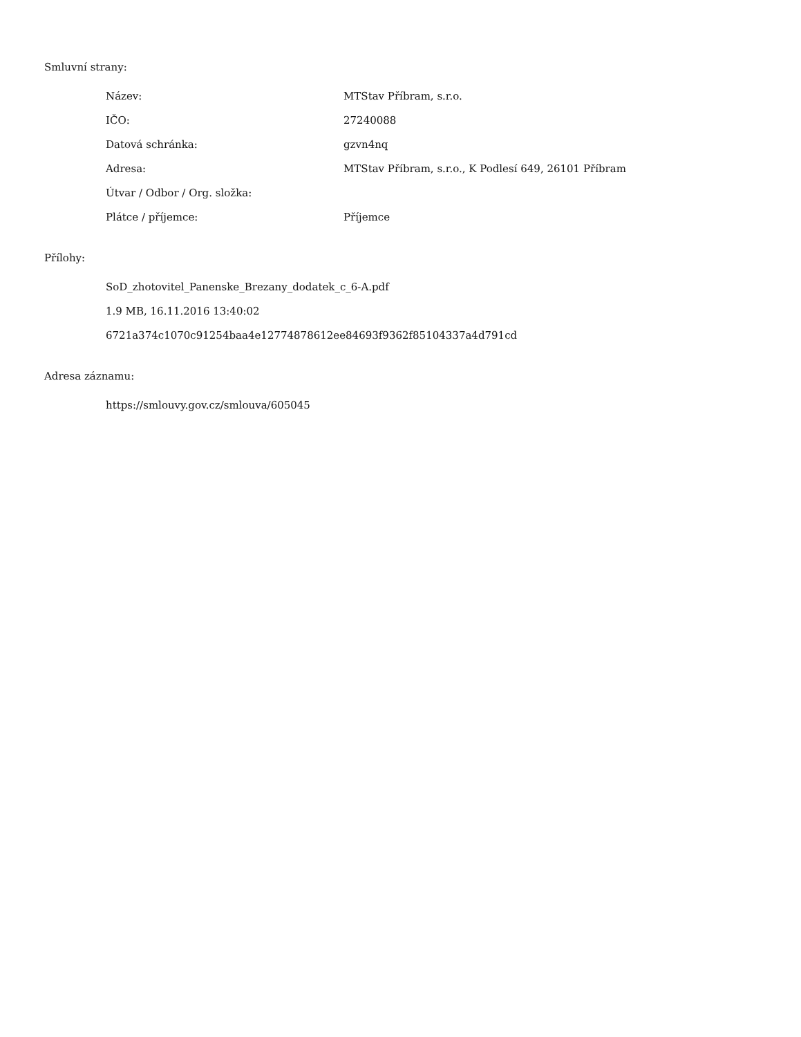Smluvní strany:
| Název: | MTStav Příbram, s.r.o. |
| IČO: | 27240088 |
| Datová schránka: | gzvn4nq |
| Adresa: | MTStav Příbram, s.r.o., K Podlesí 649, 26101 Příbram |
| Útvar / Odbor / Org. složka: | |
| Plátce / příjemce: | Příjemce |
Přílohy:
SoD_zhotovitel_Panenske_Brezany_dodatek_c_6-A.pdf
1.9 MB, 16.11.2016 13:40:02
6721a374c1070c91254baa4e12774878612ee84693f9362f85104337a4d791cd
Adresa záznamu:
https://smlouvy.gov.cz/smlouva/605045